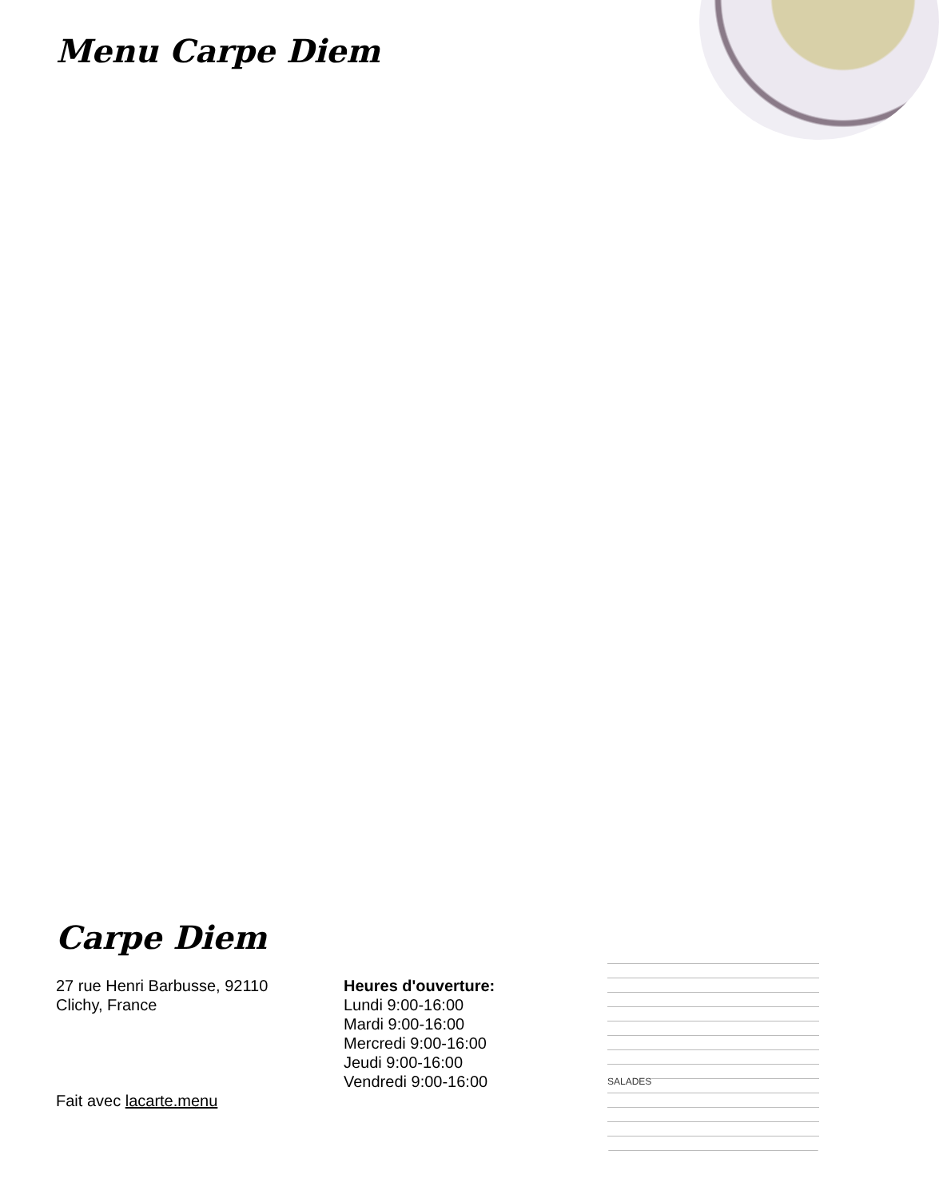Menu Carpe Diem
Carpe Diem
27 rue Henri Barbusse, 92110
Clichy, France
Heures d'ouverture:
Lundi 9:00-16:00
Mardi 9:00-16:00
Mercredi 9:00-16:00
Jeudi 9:00-16:00
Vendredi 9:00-16:00
SALADES
Fait avec lacarte.menu